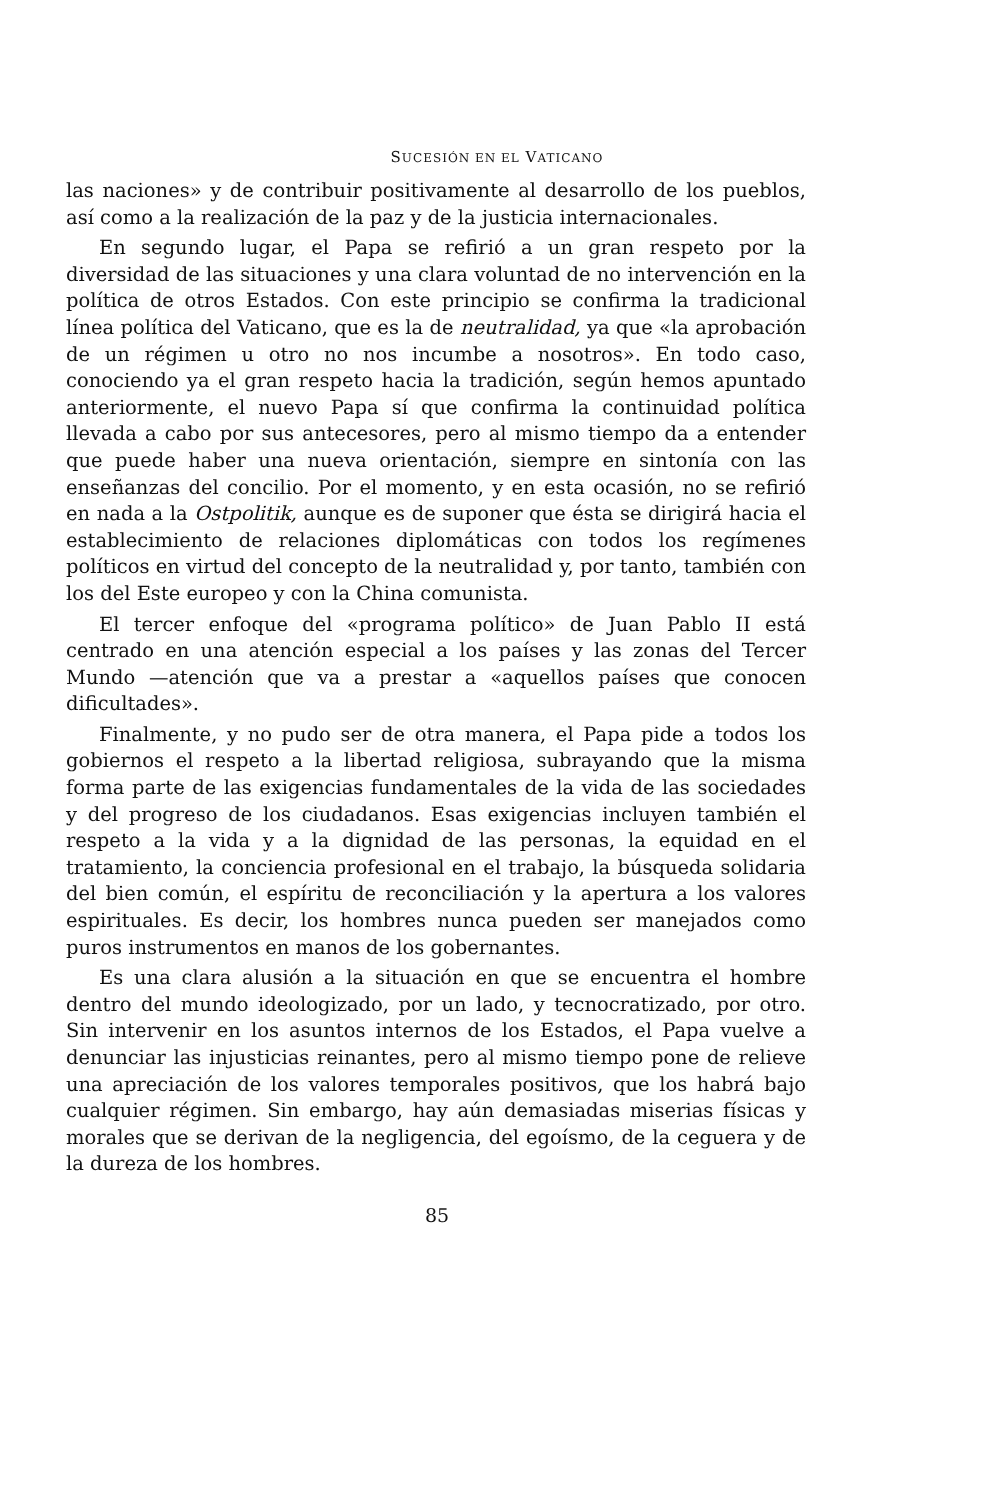SUCESIÓN EN EL VATICANO
las naciones» y de contribuir positivamente al desarrollo de los pueblos, así como a la realización de la paz y de la justicia internacionales.
En segundo lugar, el Papa se refirió a un gran respeto por la diversidad de las situaciones y una clara voluntad de no intervención en la política de otros Estados. Con este principio se confirma la tradicional línea política del Vaticano, que es la de neutralidad, ya que «la aprobación de un régimen u otro no nos incumbe a nosotros». En todo caso, conociendo ya el gran respeto hacia la tradición, según hemos apuntado anteriormente, el nuevo Papa sí que confirma la continuidad política llevada a cabo por sus antecesores, pero al mismo tiempo da a entender que puede haber una nueva orientación, siempre en sintonía con las enseñanzas del concilio. Por el momento, y en esta ocasión, no se refirió en nada a la Ostpolitik, aunque es de suponer que ésta se dirigirá hacia el establecimiento de relaciones diplomáticas con todos los regímenes políticos en virtud del concepto de la neutralidad y, por tanto, también con los del Este europeo y con la China comunista.
El tercer enfoque del «programa político» de Juan Pablo II está centrado en una atención especial a los países y las zonas del Tercer Mundo —atención que va a prestar a «aquellos países que conocen dificultades».
Finalmente, y no pudo ser de otra manera, el Papa pide a todos los gobiernos el respeto a la libertad religiosa, subrayando que la misma forma parte de las exigencias fundamentales de la vida de las sociedades y del progreso de los ciudadanos. Esas exigencias incluyen también el respeto a la vida y a la dignidad de las personas, la equidad en el tratamiento, la conciencia profesional en el trabajo, la búsqueda solidaria del bien común, el espíritu de reconciliación y la apertura a los valores espirituales. Es decir, los hombres nunca pueden ser manejados como puros instrumentos en manos de los gobernantes.
Es una clara alusión a la situación en que se encuentra el hombre dentro del mundo ideologizado, por un lado, y tecnocratizado, por otro. Sin intervenir en los asuntos internos de los Estados, el Papa vuelve a denunciar las injusticias reinantes, pero al mismo tiempo pone de relieve una apreciación de los valores temporales positivos, que los habrá bajo cualquier régimen. Sin embargo, hay aún demasiadas miserias físicas y morales que se derivan de la negligencia, del egoísmo, de la ceguera y de la dureza de los hombres.
85